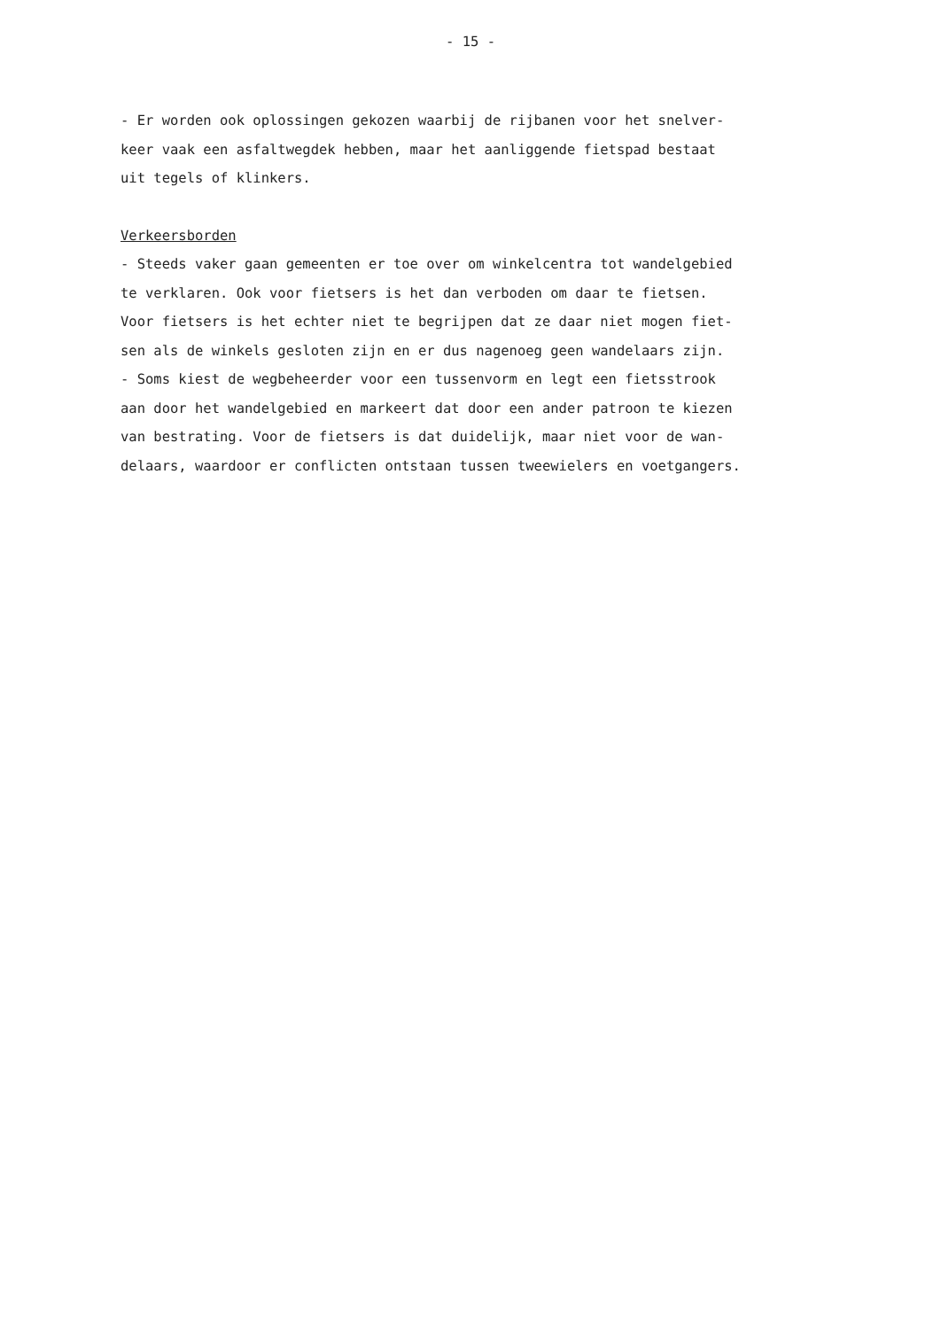- 15 -
- Er worden ook oplossingen gekozen waarbij de rijbanen voor het snelver-
keer vaak een asfaltwegdek hebben, maar het aanliggende fietspad bestaat
uit tegels of klinkers.
Verkeersborden
- Steeds vaker gaan gemeenten er toe over om winkelcentra tot wandelgebied
te verklaren. Ook voor fietsers is het dan verboden om daar te fietsen.
Voor fietsers is het echter niet te begrijpen dat ze daar niet mogen fiet-
sen als de winkels gesloten zijn en er dus nagenoeg geen wandelaars zijn.
- Soms kiest de wegbeheerder voor een tussenvorm en legt een fietsstrook
aan door het wandelgebied en markeert dat door een ander patroon te kiezen
van bestrating. Voor de fietsers is dat duidelijk, maar niet voor de wan-
delaars, waardoor er conflicten ontstaan tussen tweewielers en voetgangers.